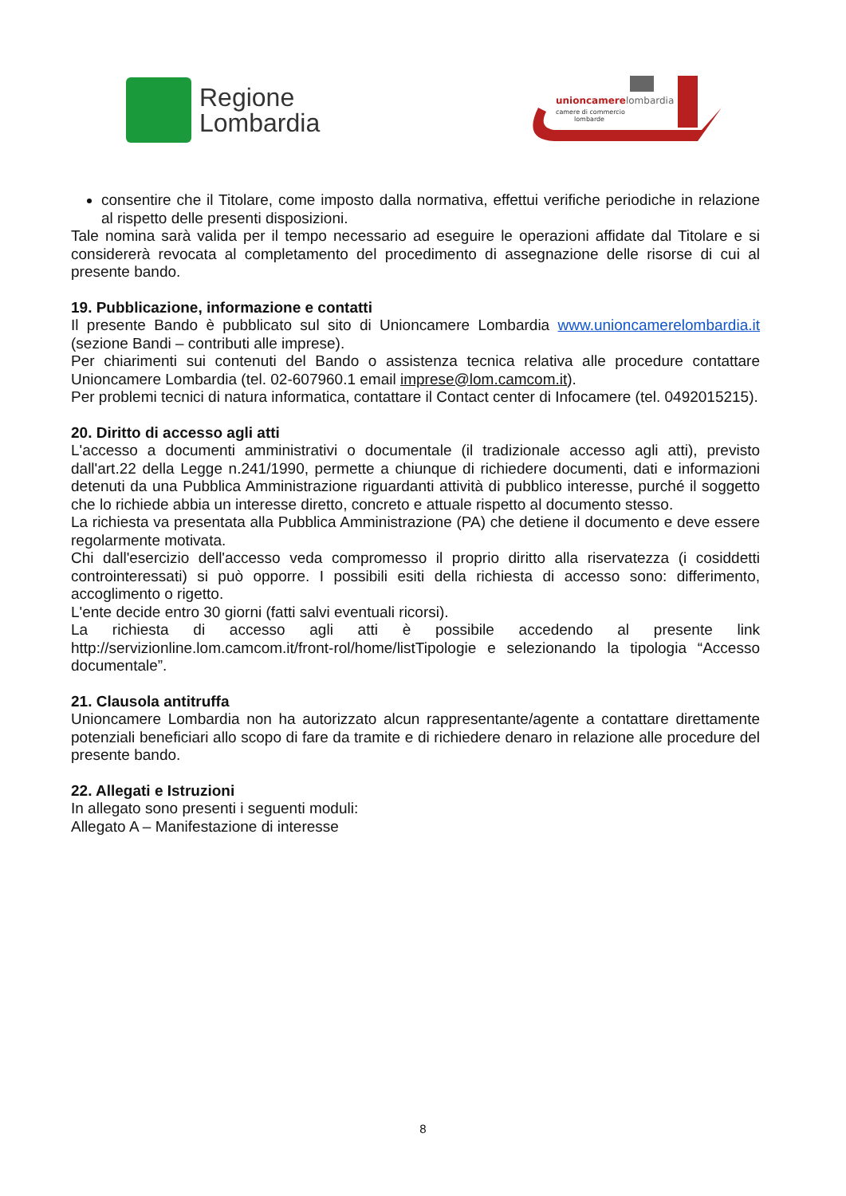Regione
Lombardia
unioncamerelombardia
camere di commercio
lombarde
consentire che il Titolare, come imposto dalla normativa, effettui verifiche periodiche in relazione al rispetto delle presenti disposizioni.
Tale nomina sarà valida per il tempo necessario ad eseguire le operazioni affidate dal Titolare e si considererà revocata al completamento del procedimento di assegnazione delle risorse di cui al presente bando.
19. Pubblicazione, informazione e contatti
Il presente Bando è pubblicato sul sito di Unioncamere Lombardia www.unioncamerelombardia.it (sezione Bandi – contributi alle imprese).
Per chiarimenti sui contenuti del Bando o assistenza tecnica relativa alle procedure contattare Unioncamere Lombardia (tel. 02-607960.1 email imprese@lom.camcom.it).
Per problemi tecnici di natura informatica, contattare il Contact center di Infocamere (tel. 0492015215).
20. Diritto di accesso agli atti
L'accesso a documenti amministrativi o documentale (il tradizionale accesso agli atti), previsto dall'art.22 della Legge n.241/1990, permette a chiunque di richiedere documenti, dati e informazioni detenuti da una Pubblica Amministrazione riguardanti attività di pubblico interesse, purché il soggetto che lo richiede abbia un interesse diretto, concreto e attuale rispetto al documento stesso.
La richiesta va presentata alla Pubblica Amministrazione (PA) che detiene il documento e deve essere regolarmente motivata.
Chi dall'esercizio dell'accesso veda compromesso il proprio diritto alla riservatezza (i cosiddetti controinteressati) si può opporre. I possibili esiti della richiesta di accesso sono: differimento, accoglimento o rigetto.
L'ente decide entro 30 giorni (fatti salvi eventuali ricorsi).
La richiesta di accesso agli atti è possibile accedendo al presente link http://servizionline.lom.camcom.it/front-rol/home/listTipologie e selezionando la tipologia “Accesso documentale”.
21. Clausola antitruffa
Unioncamere Lombardia non ha autorizzato alcun rappresentante/agente a contattare direttamente potenziali beneficiari allo scopo di fare da tramite e di richiedere denaro in relazione alle procedure del presente bando.
22. Allegati e Istruzioni
In allegato sono presenti i seguenti moduli:
Allegato A – Manifestazione di interesse
8